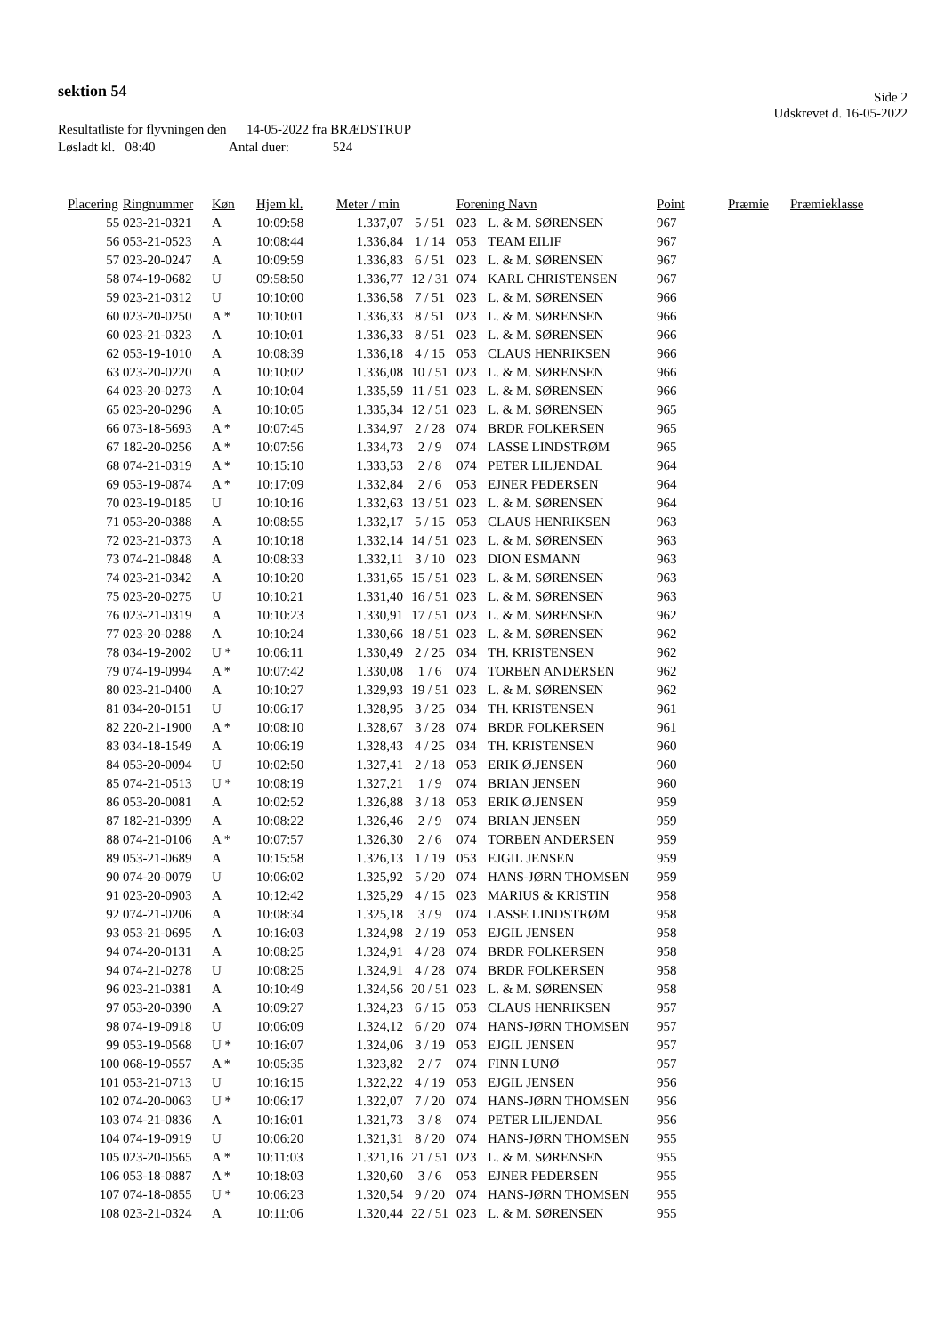sektion 54
Side 2
Udskrevet d. 16-05-2022
Resultatliste for flyvningen den 14-05-2022 fra BRÆDSTRUP
Løsladt kl. 08:40 Antal duer: 524
| Placering | Ringnummer | Køn | Hjem kl. | Meter / min | | Forening Navn | | Point | Præmie | Præmieklasse |
| --- | --- | --- | --- | --- | --- | --- | --- | --- | --- | --- |
| 55 | 023-21-0321 | A | 10:09:58 | 1.337,07 | 5 / 51 | 023 | L. & M. SØRENSEN | 967 | | |
| 56 | 053-21-0523 | A | 10:08:44 | 1.336,84 | 1 / 14 | 053 | TEAM EILIF | 967 | | |
| 57 | 023-20-0247 | A | 10:09:59 | 1.336,83 | 6 / 51 | 023 | L. & M. SØRENSEN | 967 | | |
| 58 | 074-19-0682 | U | 09:58:50 | 1.336,77 | 12 / 31 | 074 | KARL CHRISTENSEN | 967 | | |
| 59 | 023-21-0312 | U | 10:10:00 | 1.336,58 | 7 / 51 | 023 | L. & M. SØRENSEN | 966 | | |
| 60 | 023-20-0250 | A * | 10:10:01 | 1.336,33 | 8 / 51 | 023 | L. & M. SØRENSEN | 966 | | |
| 60 | 023-21-0323 | A | 10:10:01 | 1.336,33 | 8 / 51 | 023 | L. & M. SØRENSEN | 966 | | |
| 62 | 053-19-1010 | A | 10:08:39 | 1.336,18 | 4 / 15 | 053 | CLAUS HENRIKSEN | 966 | | |
| 63 | 023-20-0220 | A | 10:10:02 | 1.336,08 | 10 / 51 | 023 | L. & M. SØRENSEN | 966 | | |
| 64 | 023-20-0273 | A | 10:10:04 | 1.335,59 | 11 / 51 | 023 | L. & M. SØRENSEN | 966 | | |
| 65 | 023-20-0296 | A | 10:10:05 | 1.335,34 | 12 / 51 | 023 | L. & M. SØRENSEN | 965 | | |
| 66 | 073-18-5693 | A * | 10:07:45 | 1.334,97 | 2 / 28 | 074 | BRDR FOLKERSEN | 965 | | |
| 67 | 182-20-0256 | A * | 10:07:56 | 1.334,73 | 2 / 9 | 074 | LASSE LINDSTRØM | 965 | | |
| 68 | 074-21-0319 | A * | 10:15:10 | 1.333,53 | 2 / 8 | 074 | PETER LILJENDAL | 964 | | |
| 69 | 053-19-0874 | A * | 10:17:09 | 1.332,84 | 2 / 6 | 053 | EJNER PEDERSEN | 964 | | |
| 70 | 023-19-0185 | U | 10:10:16 | 1.332,63 | 13 / 51 | 023 | L. & M. SØRENSEN | 964 | | |
| 71 | 053-20-0388 | A | 10:08:55 | 1.332,17 | 5 / 15 | 053 | CLAUS HENRIKSEN | 963 | | |
| 72 | 023-21-0373 | A | 10:10:18 | 1.332,14 | 14 / 51 | 023 | L. & M. SØRENSEN | 963 | | |
| 73 | 074-21-0848 | A | 10:08:33 | 1.332,11 | 3 / 10 | 023 | DION ESMANN | 963 | | |
| 74 | 023-21-0342 | A | 10:10:20 | 1.331,65 | 15 / 51 | 023 | L. & M. SØRENSEN | 963 | | |
| 75 | 023-20-0275 | U | 10:10:21 | 1.331,40 | 16 / 51 | 023 | L. & M. SØRENSEN | 963 | | |
| 76 | 023-21-0319 | A | 10:10:23 | 1.330,91 | 17 / 51 | 023 | L. & M. SØRENSEN | 962 | | |
| 77 | 023-20-0288 | A | 10:10:24 | 1.330,66 | 18 / 51 | 023 | L. & M. SØRENSEN | 962 | | |
| 78 | 034-19-2002 | U * | 10:06:11 | 1.330,49 | 2 / 25 | 034 | TH. KRISTENSEN | 962 | | |
| 79 | 074-19-0994 | A * | 10:07:42 | 1.330,08 | 1 / 6 | 074 | TORBEN ANDERSEN | 962 | | |
| 80 | 023-21-0400 | A | 10:10:27 | 1.329,93 | 19 / 51 | 023 | L. & M. SØRENSEN | 962 | | |
| 81 | 034-20-0151 | U | 10:06:17 | 1.328,95 | 3 / 25 | 034 | TH. KRISTENSEN | 961 | | |
| 82 | 220-21-1900 | A * | 10:08:10 | 1.328,67 | 3 / 28 | 074 | BRDR FOLKERSEN | 961 | | |
| 83 | 034-18-1549 | A | 10:06:19 | 1.328,43 | 4 / 25 | 034 | TH. KRISTENSEN | 960 | | |
| 84 | 053-20-0094 | U | 10:02:50 | 1.327,41 | 2 / 18 | 053 | ERIK Ø.JENSEN | 960 | | |
| 85 | 074-21-0513 | U * | 10:08:19 | 1.327,21 | 1 / 9 | 074 | BRIAN JENSEN | 960 | | |
| 86 | 053-20-0081 | A | 10:02:52 | 1.326,88 | 3 / 18 | 053 | ERIK Ø.JENSEN | 959 | | |
| 87 | 182-21-0399 | A | 10:08:22 | 1.326,46 | 2 / 9 | 074 | BRIAN JENSEN | 959 | | |
| 88 | 074-21-0106 | A * | 10:07:57 | 1.326,30 | 2 / 6 | 074 | TORBEN ANDERSEN | 959 | | |
| 89 | 053-21-0689 | A | 10:15:58 | 1.326,13 | 1 / 19 | 053 | EJGIL JENSEN | 959 | | |
| 90 | 074-20-0079 | U | 10:06:02 | 1.325,92 | 5 / 20 | 074 | HANS-JØRN THOMSEN | 959 | | |
| 91 | 023-20-0903 | A | 10:12:42 | 1.325,29 | 4 / 15 | 023 | MARIUS & KRISTIN | 958 | | |
| 92 | 074-21-0206 | A | 10:08:34 | 1.325,18 | 3 / 9 | 074 | LASSE LINDSTRØM | 958 | | |
| 93 | 053-21-0695 | A | 10:16:03 | 1.324,98 | 2 / 19 | 053 | EJGIL JENSEN | 958 | | |
| 94 | 074-20-0131 | A | 10:08:25 | 1.324,91 | 4 / 28 | 074 | BRDR FOLKERSEN | 958 | | |
| 94 | 074-21-0278 | U | 10:08:25 | 1.324,91 | 4 / 28 | 074 | BRDR FOLKERSEN | 958 | | |
| 96 | 023-21-0381 | A | 10:10:49 | 1.324,56 | 20 / 51 | 023 | L. & M. SØRENSEN | 958 | | |
| 97 | 053-20-0390 | A | 10:09:27 | 1.324,23 | 6 / 15 | 053 | CLAUS HENRIKSEN | 957 | | |
| 98 | 074-19-0918 | U | 10:06:09 | 1.324,12 | 6 / 20 | 074 | HANS-JØRN THOMSEN | 957 | | |
| 99 | 053-19-0568 | U * | 10:16:07 | 1.324,06 | 3 / 19 | 053 | EJGIL JENSEN | 957 | | |
| 100 | 068-19-0557 | A * | 10:05:35 | 1.323,82 | 2 / 7 | 074 | FINN LUNØ | 957 | | |
| 101 | 053-21-0713 | U | 10:16:15 | 1.322,22 | 4 / 19 | 053 | EJGIL JENSEN | 956 | | |
| 102 | 074-20-0063 | U * | 10:06:17 | 1.322,07 | 7 / 20 | 074 | HANS-JØRN THOMSEN | 956 | | |
| 103 | 074-21-0836 | A | 10:16:01 | 1.321,73 | 3 / 8 | 074 | PETER LILJENDAL | 956 | | |
| 104 | 074-19-0919 | U | 10:06:20 | 1.321,31 | 8 / 20 | 074 | HANS-JØRN THOMSEN | 955 | | |
| 105 | 023-20-0565 | A * | 10:11:03 | 1.321,16 | 21 / 51 | 023 | L. & M. SØRENSEN | 955 | | |
| 106 | 053-18-0887 | A * | 10:18:03 | 1.320,60 | 3 / 6 | 053 | EJNER PEDERSEN | 955 | | |
| 107 | 074-18-0855 | U * | 10:06:23 | 1.320,54 | 9 / 20 | 074 | HANS-JØRN THOMSEN | 955 | | |
| 108 | 023-21-0324 | A | 10:11:06 | 1.320,44 | 22 / 51 | 023 | L. & M. SØRENSEN | 955 | | |